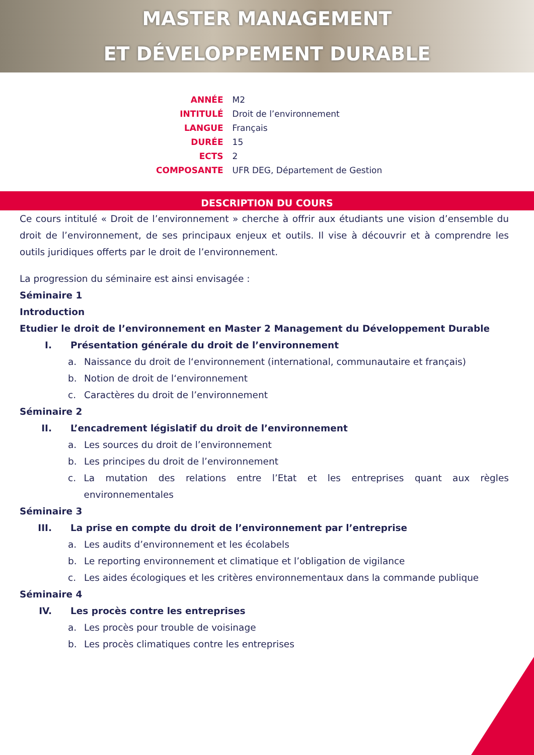MASTER MANAGEMENT
ET DÉVELOPPEMENT DURABLE
| ANNÉE | M2 |
| INTITULÉ | Droit de l’environnement |
| LANGUE | Français |
| DURÉE | 15 |
| ECTS | 2 |
| COMPOSANTE | UFR DEG, Département de Gestion |
DESCRIPTION DU COURS
Ce cours intitulé « Droit de l’environnement » cherche à offrir aux étudiants une vision d’ensemble du droit de l’environnement, de ses principaux enjeux et outils. Il vise à découvrir et à comprendre les outils juridiques offerts par le droit de l’environnement.
La progression du séminaire est ainsi envisagée :
Séminaire 1
Introduction
Etudier le droit de l’environnement en Master 2 Management du Développement Durable
I. Présentation générale du droit de l’environnement
a. Naissance du droit de l‘environnement (international, communautaire et français)
b. Notion de droit de l‘environnement
c. Caractères du droit de l’environnement
Séminaire 2
II. L’encadrement législatif du droit de l’environnement
a. Les sources du droit de l’environnement
b. Les principes du droit de l’environnement
c. La mutation des relations entre l’Etat et les entreprises quant aux règles environnementales
Séminaire 3
III. La prise en compte du droit de l’environnement par l’entreprise
a. Les audits d’environnement et les écolabels
b. Le reporting environnement et climatique et l’obligation de vigilance
c. Les aides écologiques et les critères environnementaux dans la commande publique
Séminaire 4
IV. Les procès contre les entreprises
a. Les procès pour trouble de voisinage
b. Les procès climatiques contre les entreprises